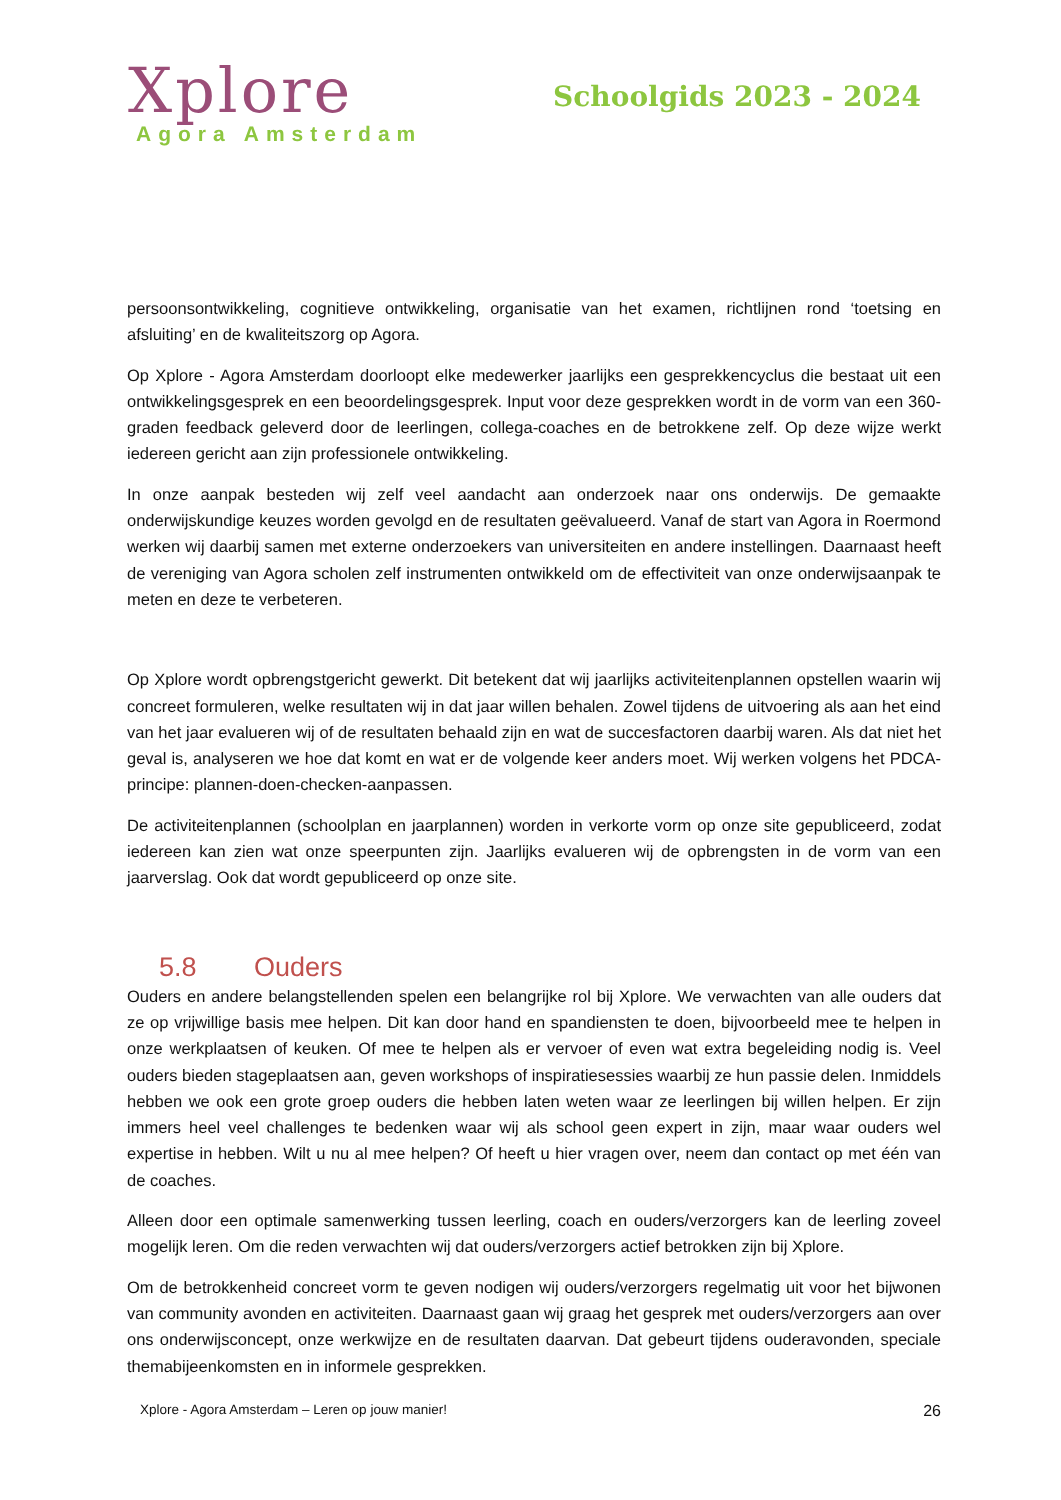Xplore
Agora Amsterdam
Schoolgids 2023 - 2024
persoonsontwikkeling, cognitieve ontwikkeling, organisatie van het examen, richtlijnen rond ‘toetsing en afsluiting’ en de kwaliteitszorg op Agora.
Op Xplore - Agora Amsterdam doorloopt elke medewerker jaarlijks een gesprekkencyclus die bestaat uit een ontwikkelingsgesprek en een beoordelingsgesprek. Input voor deze gesprekken wordt in de vorm van een 360-graden feedback geleverd door de leerlingen, collega-coaches en de betrokkene zelf. Op deze wijze werkt iedereen gericht aan zijn professionele ontwikkeling.
In onze aanpak besteden wij zelf veel aandacht aan onderzoek naar ons onderwijs. De gemaakte onderwijskundige keuzes worden gevolgd en de resultaten geëvalueerd. Vanaf de start van Agora in Roermond werken wij daarbij samen met externe onderzoekers van universiteiten en andere instellingen. Daarnaast heeft de vereniging van Agora scholen zelf instrumenten ontwikkeld om de effectiviteit van onze onderwijsaanpak te meten en deze te verbeteren.
Op Xplore wordt opbrengstgericht gewerkt. Dit betekent dat wij jaarlijks activiteitenplannen opstellen waarin wij concreet formuleren, welke resultaten wij in dat jaar willen behalen. Zowel tijdens de uitvoering als aan het eind van het jaar evalueren wij of de resultaten behaald zijn en wat de succesfactoren daarbij waren. Als dat niet het geval is, analyseren we hoe dat komt en wat er de volgende keer anders moet. Wij werken volgens het PDCA-principe: plannen-doen-checken-aanpassen.
De activiteitenplannen (schoolplan en jaarplannen) worden in verkorte vorm op onze site gepubliceerd, zodat iedereen kan zien wat onze speerpunten zijn. Jaarlijks evalueren wij de opbrengsten in de vorm van een jaarverslag. Ook dat wordt gepubliceerd op onze site.
5.8 Ouders
Ouders en andere belangstellenden spelen een belangrijke rol bij Xplore. We verwachten van alle ouders dat ze op vrijwillige basis mee helpen. Dit kan door hand en spandiensten te doen, bijvoorbeeld mee te helpen in onze werkplaatsen of keuken. Of mee te helpen als er vervoer of even wat extra begeleiding nodig is. Veel ouders bieden stageplaatsen aan, geven workshops of inspiratiesessies waarbij ze hun passie delen. Inmiddels hebben we ook een grote groep ouders die hebben laten weten waar ze leerlingen bij willen helpen. Er zijn immers heel veel challenges te bedenken waar wij als school geen expert in zijn, maar waar ouders wel expertise in hebben. Wilt u nu al mee helpen? Of heeft u hier vragen over, neem dan contact op met één van de coaches.
Alleen door een optimale samenwerking tussen leerling, coach en ouders/verzorgers kan de leerling zoveel mogelijk leren. Om die reden verwachten wij dat ouders/verzorgers actief betrokken zijn bij Xplore.
Om de betrokkenheid concreet vorm te geven nodigen wij ouders/verzorgers regelmatig uit voor het bijwonen van community avonden en activiteiten. Daarnaast gaan wij graag het gesprek met ouders/verzorgers aan over ons onderwijsconcept, onze werkwijze en de resultaten daarvan. Dat gebeurt tijdens ouderavonden, speciale themabijeenkomsten en in informele gesprekken.
Xplore - Agora Amsterdam – Leren op jouw manier! 26